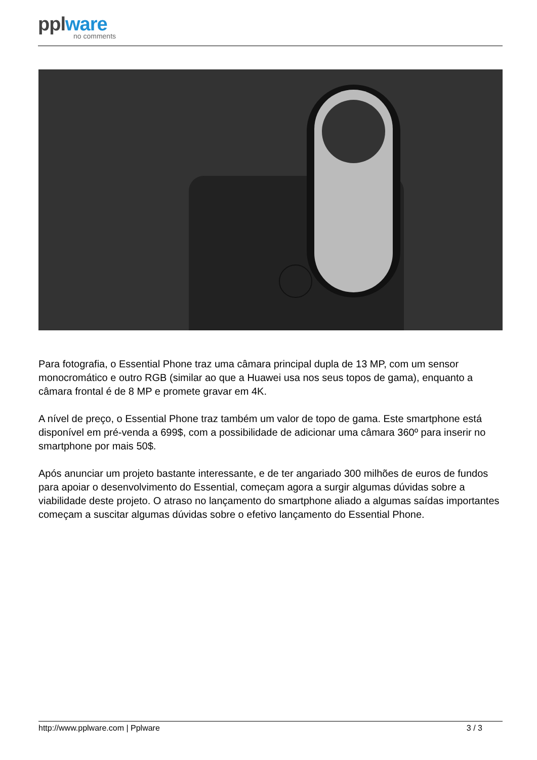pplware
no comments
Para fotografia, o Essential Phone traz uma câmara principal dupla de 13 MP, com um sensor monocromático e outro RGB (similar ao que a Huawei usa nos seus topos de gama), enquanto a câmara frontal é de 8 MP e promete gravar em 4K.
A nível de preço, o Essential Phone traz também um valor de topo de gama. Este smartphone está disponível em pré-venda a 699$, com a possibilidade de adicionar uma câmara 360º para inserir no smartphone por mais 50$.
Após anunciar um projeto bastante interessante, e de ter angariado 300 milhões de euros de fundos para apoiar o desenvolvimento do Essential, começam agora a surgir algumas dúvidas sobre a viabilidade deste projeto. O atraso no lançamento do smartphone aliado a algumas saídas importantes começam a suscitar algumas dúvidas sobre o efetivo lançamento do Essential Phone.
http://www.pplware.com | Pplware 3 / 3